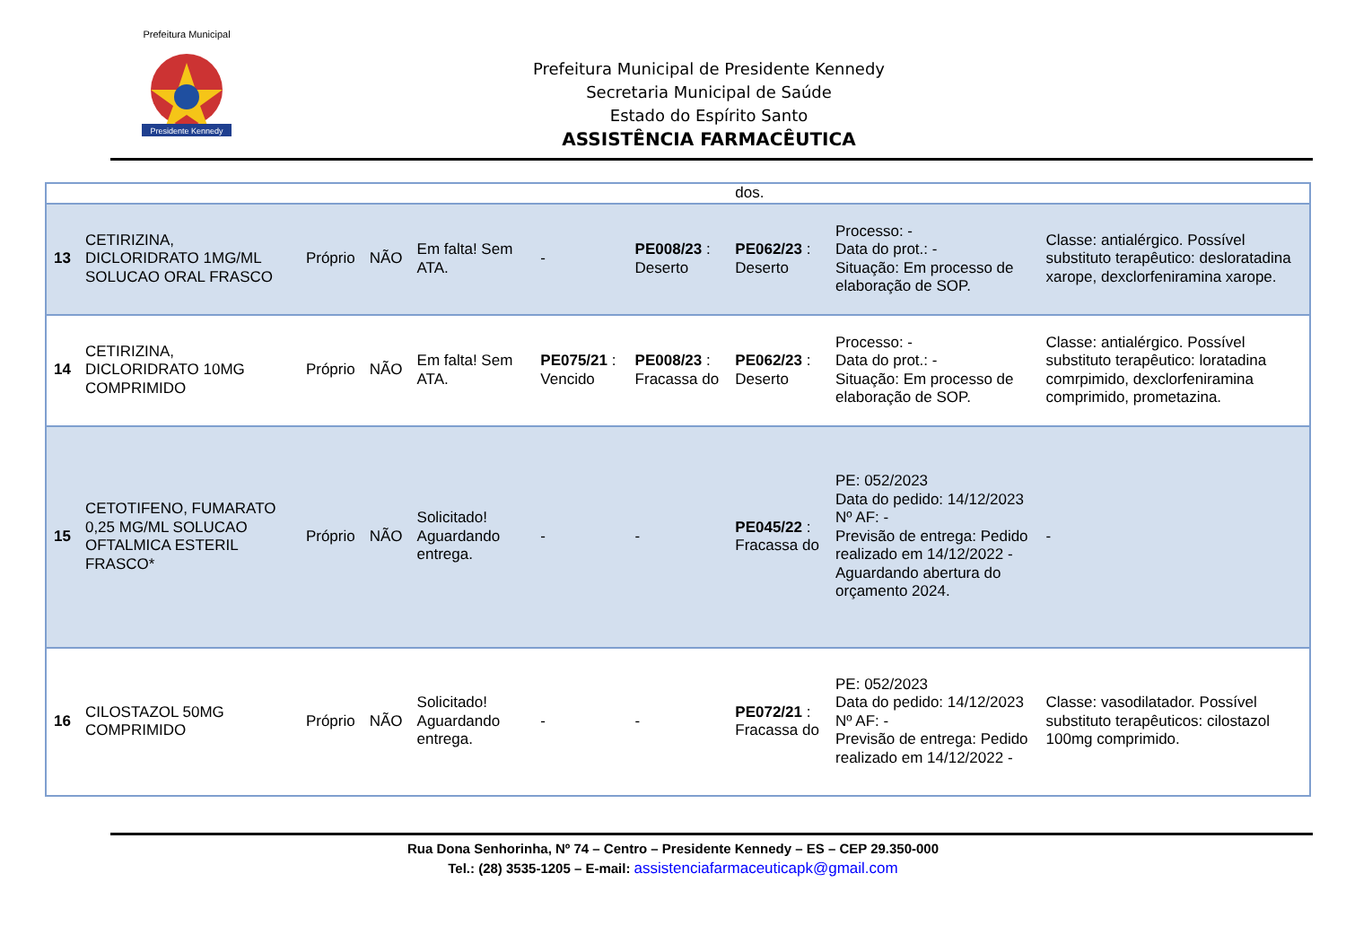Presidente Kennedy
Prefeitura Municipal
Prefeitura Municipal de Presidente Kennedy
Secretaria Municipal de Saúde
Estado do Espírito Santo
ASSISTÊNCIA FARMACÊUTICA
| | | | | | | | dos. | | |
| 13 | CETIRIZINA, DICLORIDRATO 1MG/ML SOLUCAO ORAL FRASCO | Próprio | NÃO | Em falta! Sem ATA. | - | PE008/23 : Deserto | PE062/23 : Deserto | Processo: - Data do prot.: - Situação: Em processo de elaboração de SOP. | Classe: antialérgico. Possível substituto terapêutico: desloratadina xarope, dexclorfeniramina xarope. |
| 14 | CETIRIZINA, DICLORIDRATO 10MG COMPRIMIDO | Próprio | NÃO | Em falta! Sem ATA. | PE075/21 : Vencido | PE008/23 : Fracassa do | PE062/23 : Deserto | Processo: - Data do prot.: - Situação: Em processo de elaboração de SOP. | Classe: antialérgico. Possível substituto terapêutico: loratadina comrpimido, dexclorfeniramina comprimido, prometazina. |
| 15 | CETOTIFENO, FUMARATO 0,25 MG/ML SOLUCAO OFTALMICA ESTERIL FRASCO* | Próprio | NÃO | Solicitado! Aguardando entrega. | - | - | PE045/22 : Fracassa do | PE: 052/2023 Data do pedido: 14/12/2023 Nº AF: - Previsão de entrega: Pedido realizado em 14/12/2022 - Aguardando abertura do orçamento 2024. | - |
| 16 | CILOSTAZOL 50MG COMPRIMIDO | Próprio | NÃO | Solicitado! Aguardando entrega. | - | - | PE072/21 : Fracassa do | PE: 052/2023 Data do pedido: 14/12/2023 Nº AF: - Previsão de entrega: Pedido realizado em 14/12/2022 - | Classe: vasodilatador. Possível substituto terapêuticos: cilostazol 100mg comprimido. |
Rua Dona Senhorinha, Nº 74 – Centro – Presidente Kennedy – ES – CEP 29.350-000
Tel.: (28) 3535-1205 – E-mail: assistenciafarmaceuticapk@gmail.com